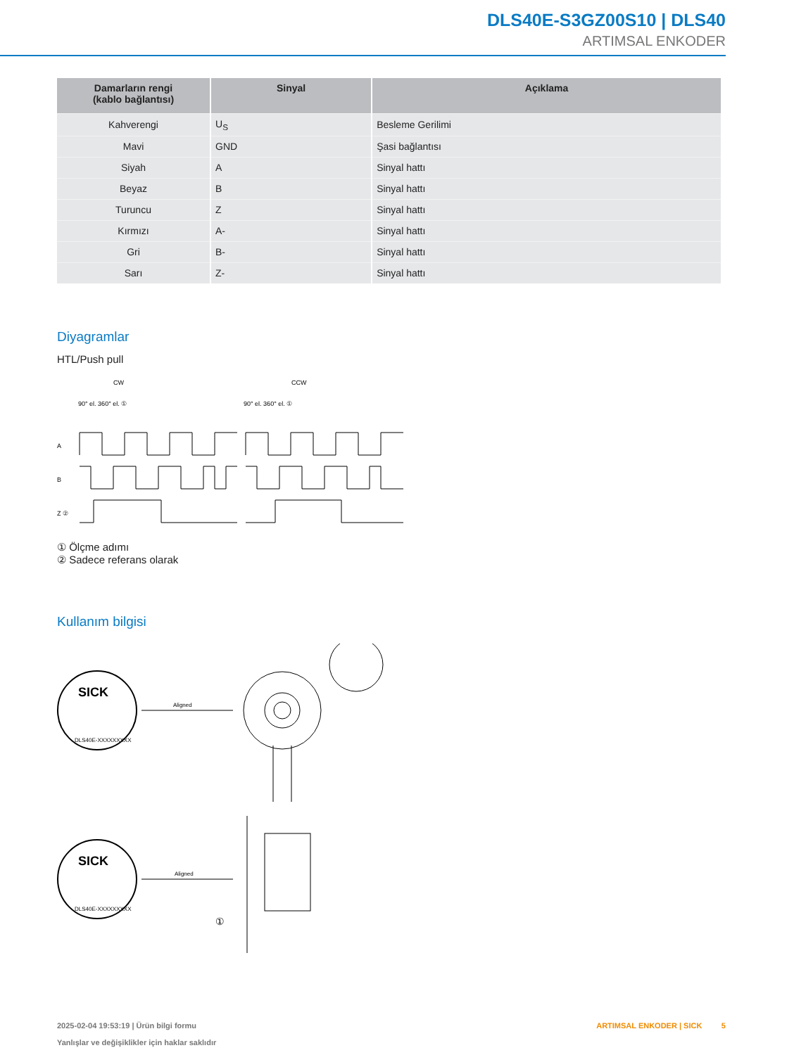DLS40E-S3GZ00S10 | DLS40
ARTIMSAL ENKODER
| Damarların rengi (kablo bağlantısı) | Sinyal | Açıklama |
| --- | --- | --- |
| Kahverengi | U<sub>S</sub> | Besleme Gerilimi |
| Mavi | GND | Şasi bağlantısı |
| Siyah | A | Sinyal hattı |
| Beyaz | B | Sinyal hattı |
| Turuncu | Z | Sinyal hattı |
| Kırmızı | A- | Sinyal hattı |
| Gri | B- | Sinyal hattı |
| Sarı | Z- | Sinyal hattı |
Diyagramlar
HTL/Push pull
CW
CCW
90° el. 360° el. ①
90° el. 360° el. ①
A
B
Z ②
① Ölçme adımı
② Sadece referans olarak
Kullanım bilgisi
SICK
DLS40E-XXXXXXXXX
Aligned
SICK
DLS40E-XXXXXXXXX
Aligned
①
ARTIMSAL ENKODER | SICK 5 2025-02-04 19:53:19 | Ürün bilgi formu
Yanlışlar ve değişiklikler için haklar saklıdır